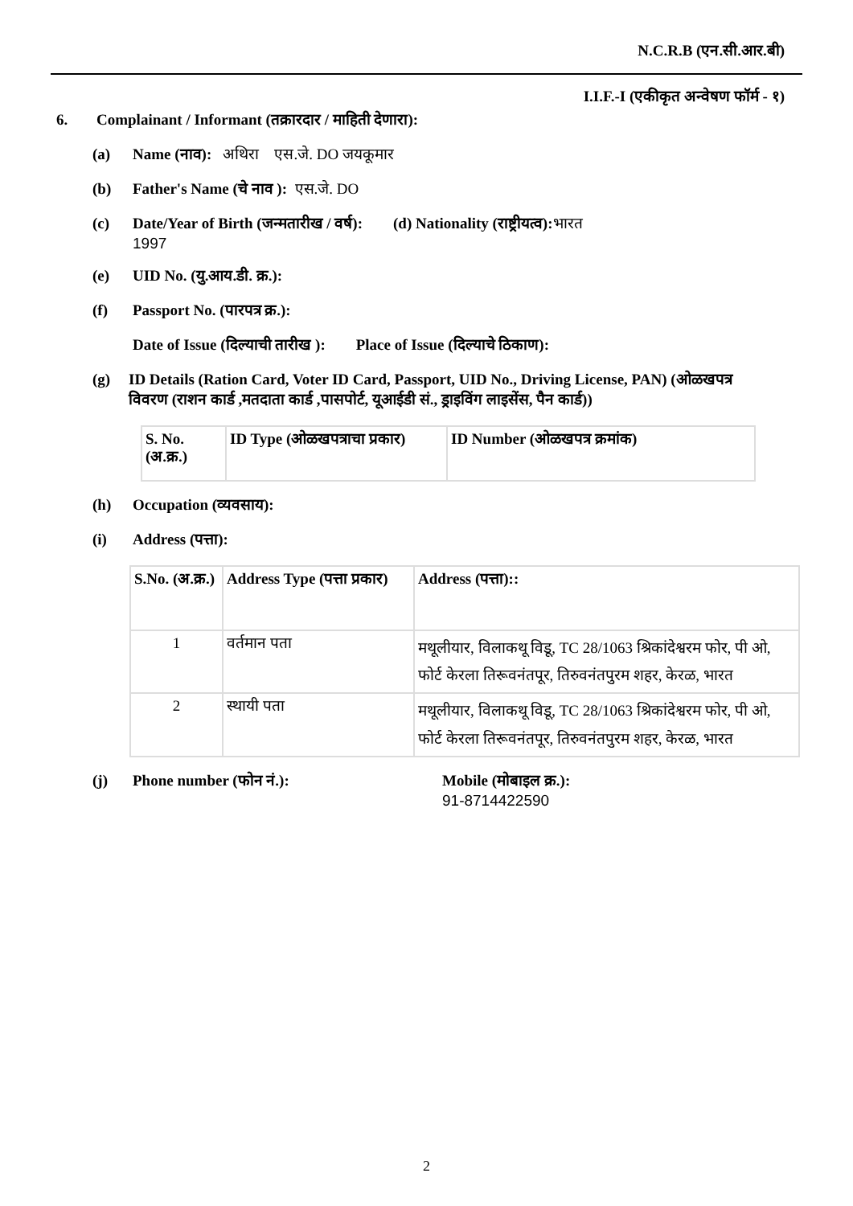N.C.R.B (एन.सी.आर.बी)
I.I.F.-I (एकीकृत अन्वेषण फॉर्म - १)
6. Complainant / Informant (तक्रारदार / माहिती देणारा):
(a) Name (नाव): अथिरा एस.जे. DO जयकूमार
(b) Father's Name (चे नाव ): एस.जे. DO
(c) Date/Year of Birth (जन्मतारीख / वर्ष): (d) Nationality (राष्ट्रीयत्व): भारत
1997
(e) UID No. (यु.आय.डी. क्र.):
(f) Passport No. (पारपत्र क्र.):
Date of Issue (दिल्याची तारीख ): Place of Issue (दिल्याचे ठिकाण):
(g) ID Details (Ration Card, Voter ID Card, Passport, UID No., Driving License, PAN) (ओळखपत्र विवरण (राशन कार्ड ,मतदाता कार्ड ,पासपोर्ट, यूआईडी सं., ड्राइविंग लाइसेंस, पैन कार्ड))
| S. No. (अ.क्र.) | ID Type (ओळखपत्राचा प्रकार) | ID Number (ओळखपत्र क्रमांक) |
| --- | --- | --- |
(h) Occupation (व्यवसाय):
(i) Address (पत्ता):
| S.No. (अ.क्र.) | Address Type (पत्ता प्रकार) | Address (पत्ता):: |
| --- | --- | --- |
| 1 | वर्तमान पता | मथूलीयार, विलाकथू विडू, TC 28/1063 श्रिकांदेश्वरम फोर, पी ओ, फोर्ट केरला तिरूवनंतपूर, तिरुवनंतपुरम शहर, केरळ, भारत |
| 2 | स्थायी पता | मथूलीयार, विलाकथू विडू, TC 28/1063 श्रिकांदेश्वरम फोर, पी ओ, फोर्ट केरला तिरूवनंतपूर, तिरुवनंतपुरम शहर, केरळ, भारत |
(j) Phone number (फोन नं.): Mobile (मोबाइल क्र.):
91-8714422590
2